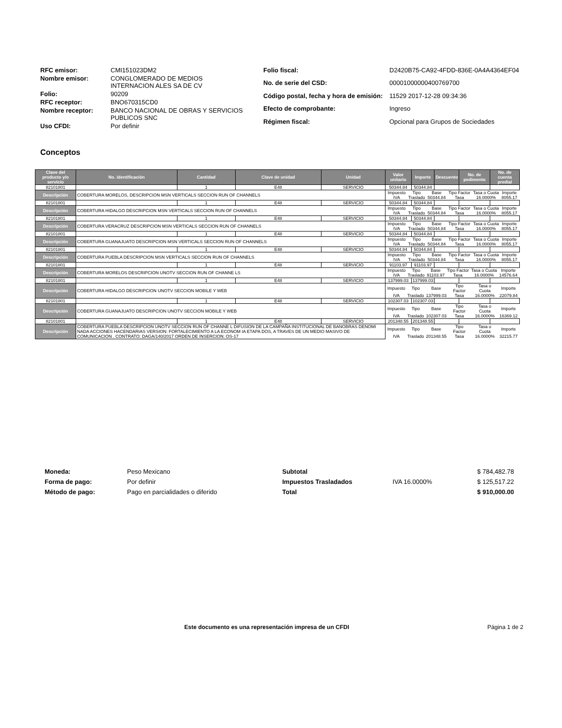| RFC emisor: | CMI151023DM2 |
| Nombre emisor: | CONGLOMERADO DE MEDIOS INTERNACION ALES SA DE CV |
| Folio: | 90209 |
| RFC receptor: | BNO670315CD0 |
| Nombre receptor: | BANCO NACIONAL DE OBRAS Y SERVICIOS PUBLICOS SNC |
| Uso CFDI: | Por definir |
| Folio fiscal: | D2420B75-CA92-4FDD-836E-0A4A4364EF04 |
| No. de serie del CSD: | 00001000000400769700 |
| Código postal, fecha y hora de emisión: | 11529 2017-12-28 09:34:36 |
| Efecto de comprobante: | Ingreso |
| Régimen fiscal: | Opcional para Grupos de Sociedades |
Conceptos
| Clave del producto y/o servicio | No. identificación | Cantidad | Clave de unidad | Unidad | Valor unitario | Importe | Descuento | No. de pedimento | No. de cuenta predial |
| --- | --- | --- | --- | --- | --- | --- | --- | --- | --- |
| 82101801 | | 1 | E48 | SERVICIO | 50344.84 | 50344.84 | | | |
| Descripción | COBERTURA MORELOS, DESCRIPCION MSN VERTICALS SECCION RUN OF CHANNELS | | | | / Impuesto / Tipo / Base / Tipo Factor / Tasa o Cuota / Importe / / IVA / Traslado / 50344.84 / Tasa / 16.0000% / 8055.17 / | | | | |
| 82101801 | | 1 | E48 | SERVICIO | 50344.84 | 50344.84 | | | |
| Descripción | COBERTURA HIDALGO DESCRIPCION MSN VERTICALS SECCION RUN OF CHANNELS | | | | / Impuesto / Tipo / Base / Tipo Factor / Tasa o Cuota / Importe / / IVA / Traslado / 50344.84 / Tasa / 16.0000% / 8055.17 / | | | | |
| 82101801 | | 1 | E48 | SERVICIO | 50344.84 | 50344.84 | | | |
| Descripción | COBERTURA VERACRUZ DESCRIPCION MSN VERTICALS SECCION RUN OF CHANNELS | | | | / Impuesto / Tipo / Base / Tipo Factor / Tasa o Cuota / Importe / / IVA / Traslado / 50344.84 / Tasa / 16.0000% / 8055.17 / | | | | |
| 82101801 | | 1 | E48 | SERVICIO | 50344.84 | 50344.84 | | | |
| Descripción | COBERTURA GUANAJUATO DESCRIPCION MSN VERTICALS SECCION RUN OF CHANNELS | | | | / Impuesto / Tipo / Base / Tipo Factor / Tasa o Cuota / Importe / / IVA / Traslado / 50344.84 / Tasa / 16.0000% / 8055.17 / | | | | |
| 82101801 | | 1 | E48 | SERVICIO | 50344.84 | 50344.84 | | | |
| Descripción | COBERTURA PUEBLA DESCRIPCION MSN VERTICALS SECCION RUN OF CHANNELS | | | | / Impuesto / Tipo / Base / Tipo Factor / Tasa o Cuota / Importe / / IVA / Traslado / 50344.84 / Tasa / 16.0000% / 8055.17 / | | | | |
| 82101801 | | 1 | E48 | SERVICIO | 91103.97 | 91103.97 | | | |
| Descripción | COBERTURA MORELOS DESCRIPCION UNOTV SECCION RUN OF CHANNE LS | | | | / Impuesto / Tipo / Base / Tipo Factor / Tasa o Cuota / Importe / / IVA / Traslado / 91103.97 / Tasa / 16.0000% / 14576.64 / | | | | |
| 82101801 | | 1 | E48 | SERVICIO | 137999.03 | 137999.03 | | | |
| Descripción | COBERTURA HIDALGO DESCRIPCION UNOTV SECCION MOBILE Y WEB | | | | / Impuesto / Tipo / Base / Tipo Factor / Tasa o Cuota / Importe / / IVA / Traslado / 137999.03 / Tasa / 16.0000% / 22079.84 / | | | | |
| 82101801 | | 1 | E48 | SERVICIO | 102307.03 | 102307.03 | | | |
| Descripción | COBERTURA GUANAJUATO DESCRIPCION UNOTV SECCION MOBILE Y WEB | | | | / Impuesto / Tipo / Base / Tipo Factor / Tasa o Cuota / Importe / / IVA / Traslado / 102307.03 / Tasa / 16.0000% / 16369.12 / | | | | |
| 82101801 | | 1 | E48 | SERVICIO | 201348.55 | 201348.55 | | | |
| Descripción | COBERTURA PUEBLA DESCRIPCION UNOTV SECCION RUN OF CHANNE L DIFUSION DE LA CAMPAÑA INSTITUCIONAL DE BANOBRAS DENOMI NADA ACCIONES HACENDARIAS VERSION: FORTALECIMIENTO A LA ECONOM IA ETAPA DOS, A TRAVES DE UN MEDIO MASIVO DE COMUNICACION . CONTRATO: DAGA/140/2017 ORDEN DE INSERCION: OS-17 | | | | / Impuesto / Tipo / Base / Tipo Factor / Tasa o Cuota / Importe / / IVA / Traslado / 201348.55 / Tasa / 16.0000% / 32215.77 / | | | | |
| Moneda: | Peso Mexicano |
| Forma de pago: | Por definir |
| Método de pago: | Pago en parcialidades o diferido |
| Subtotal | | $ 784,482.78 |
| Impuestos Trasladados | IVA 16.0000% | $ 125,517.22 |
| Total | | $ 910,000.00 |
Este documento es una representación impresa de un CFDI
Página 1 de 2